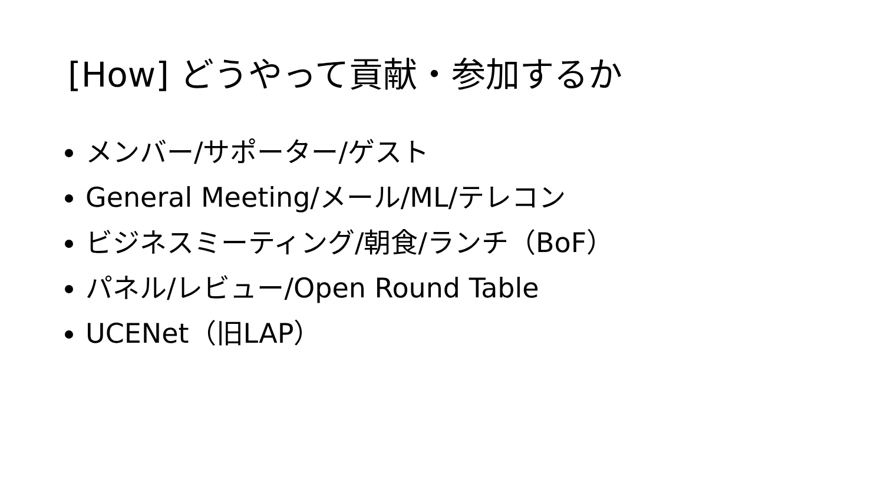[How] どうやって貢献・参加するか
メンバー/サポーター/ゲスト
General Meeting/メール/ML/テレコン
ビジネスミーティング/朝食/ランチ（BoF）
パネル/レビュー/Open Round Table
UCENet（旧LAP）